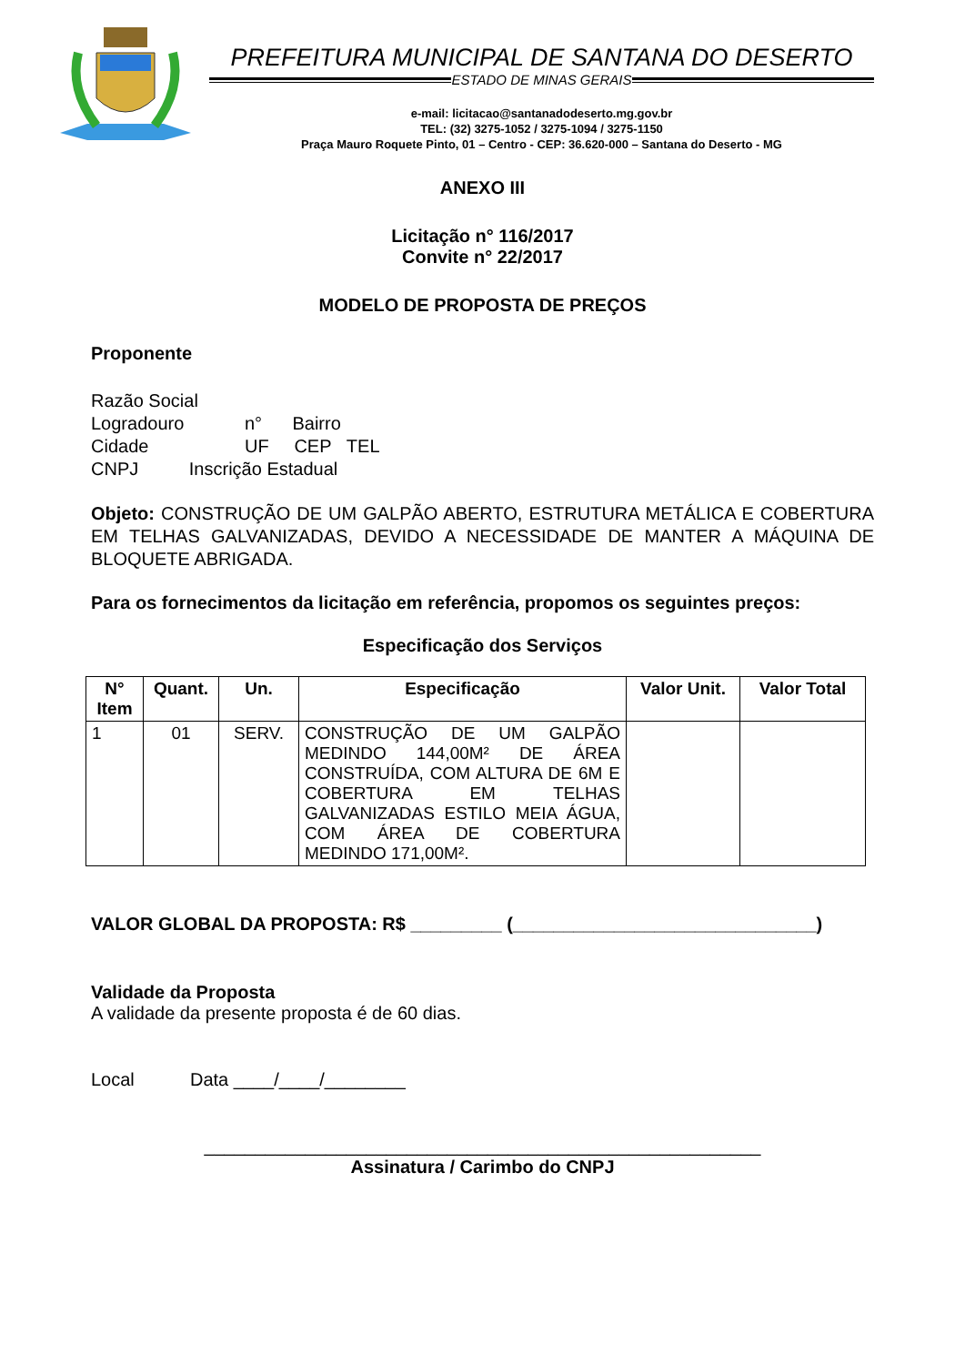PREFEITURA MUNICIPAL DE SANTANA DO DESERTO
ESTADO DE MINAS GERAIS
e-mail: licitacao@santanadodeserto.mg.gov.br
TEL: (32) 3275-1052 / 3275-1094 / 3275-1150
Praça Mauro Roquete Pinto, 01 – Centro - CEP: 36.620-000 – Santana do Deserto - MG
ANEXO III
Licitação n° 116/2017
Convite n° 22/2017
MODELO DE PROPOSTA DE PREÇOS
Proponente
Razão Social
Logradouro n° Bairro
Cidade UF CEP TEL
CNPJ Inscrição Estadual
Objeto: CONSTRUÇÃO DE UM GALPÃO ABERTO, ESTRUTURA METÁLICA E COBERTURA EM TELHAS GALVANIZADAS, DEVIDO A NECESSIDADE DE MANTER A MÁQUINA DE BLOQUETE ABRIGADA.
Para os fornecimentos da licitação em referência, propomos os seguintes preços:
Especificação dos Serviços
| N° Item | Quant. | Un. | Especificação | Valor Unit. | Valor Total |
| --- | --- | --- | --- | --- | --- |
| 1 | 01 | SERV. | CONSTRUÇÃO DE UM GALPÃO MEDINDO 144,00M² DE ÁREA CONSTRUÍDA, COM ALTURA DE 6M E COBERTURA EM TELHAS GALVANIZADAS ESTILO MEIA ÁGUA, COM ÁREA DE COBERTURA MEDINDO 171,00M². | | |
VALOR GLOBAL DA PROPOSTA: R$ _________ (______________________________)
Validade da Proposta
A validade da presente proposta é de 60 dias.
Local Data ____/____/________
_______________________________________________________
Assinatura / Carimbo do CNPJ